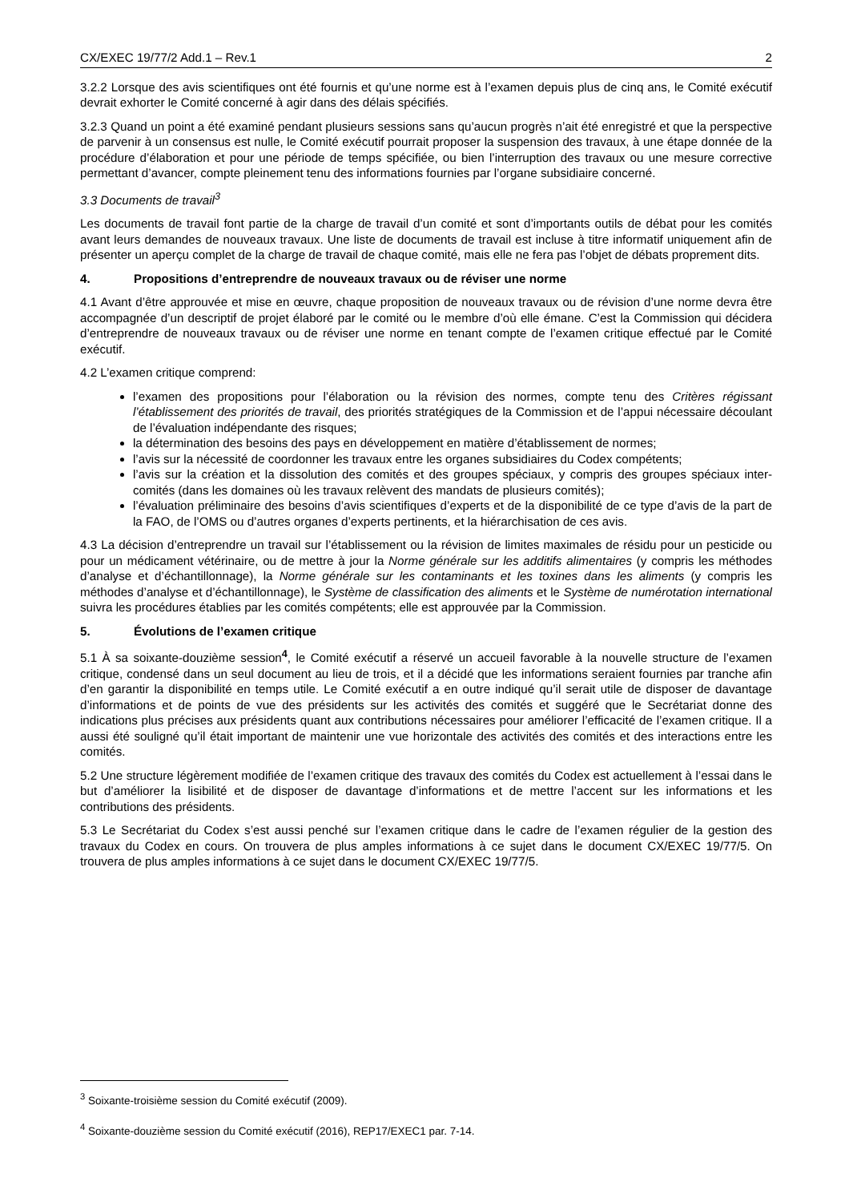CX/EXEC 19/77/2 Add.1 – Rev.1 2
3.2.2 Lorsque des avis scientifiques ont été fournis et qu’une norme est à l’examen depuis plus de cinq ans, le Comité exécutif devrait exhorter le Comité concerné à agir dans des délais spécifiés.
3.2.3 Quand un point a été examiné pendant plusieurs sessions sans qu’aucun progrès n’ait été enregistré et que la perspective de parvenir à un consensus est nulle, le Comité exécutif pourrait proposer la suspension des travaux, à une étape donnée de la procédure d’élaboration et pour une période de temps spécifiée, ou bien l’interruption des travaux ou une mesure corrective permettant d’avancer, compte pleinement tenu des informations fournies par l’organe subsidiaire concerné.
3.3 Documents de travail<sup>3</sup>
Les documents de travail font partie de la charge de travail d’un comité et sont d’importants outils de débat pour les comités avant leurs demandes de nouveaux travaux. Une liste de documents de travail est incluse à titre informatif uniquement afin de présenter un aperçu complet de la charge de travail de chaque comité, mais elle ne fera pas l’objet de débats proprement dits.
4. Propositions d’entreprendre de nouveaux travaux ou de réviser une norme
4.1 Avant d’être approuvée et mise en œuvre, chaque proposition de nouveaux travaux ou de révision d’une norme devra être accompagnée d’un descriptif de projet élaboré par le comité ou le membre d’où elle émane. C’est la Commission qui décidera d’entreprendre de nouveaux travaux ou de réviser une norme en tenant compte de l’examen critique effectué par le Comité exécutif.
4.2 L’examen critique comprend:
l’examen des propositions pour l’élaboration ou la révision des normes, compte tenu des Critères régissant l’établissement des priorités de travail, des priorités stratégiques de la Commission et de l’appui nécessaire découlant de l’évaluation indépendante des risques;
la détermination des besoins des pays en développement en matière d’établissement de normes;
l’avis sur la nécessité de coordonner les travaux entre les organes subsidiaires du Codex compétents;
l’avis sur la création et la dissolution des comités et des groupes spéciaux, y compris des groupes spéciaux inter-comités (dans les domaines où les travaux relèvent des mandats de plusieurs comités);
l’évaluation préliminaire des besoins d’avis scientifiques d’experts et de la disponibilité de ce type d’avis de la part de la FAO, de l’OMS ou d’autres organes d’experts pertinents, et la hiérarchisation de ces avis.
4.3 La décision d’entreprendre un travail sur l’établissement ou la révision de limites maximales de résidu pour un pesticide ou pour un médicament vétérinaire, ou de mettre à jour la Norme générale sur les additifs alimentaires (y compris les méthodes d’analyse et d’échantillonnage), la Norme générale sur les contaminants et les toxines dans les aliments (y compris les méthodes d’analyse et d’échantillonnage), le Système de classification des aliments et le Système de numérotation international suivra les procédures établies par les comités compétents; elle est approuvée par la Commission.
5. Évolutions de l’examen critique
5.1 À sa soixante-douzième session<sup>4</sup>, le Comité exécutif a réservé un accueil favorable à la nouvelle structure de l’examen critique, condensé dans un seul document au lieu de trois, et il a décidé que les informations seraient fournies par tranche afin d’en garantir la disponibilité en temps utile. Le Comité exécutif a en outre indiqué qu’il serait utile de disposer de davantage d’informations et de points de vue des présidents sur les activités des comités et suggéré que le Secrétariat donne des indications plus précises aux présidents quant aux contributions nécessaires pour améliorer l’efficacité de l’examen critique. Il a aussi été souligné qu’il était important de maintenir une vue horizontale des activités des comités et des interactions entre les comités.
5.2 Une structure légèrement modifiée de l’examen critique des travaux des comités du Codex est actuellement à l’essai dans le but d’améliorer la lisibilité et de disposer de davantage d’informations et de mettre l’accent sur les informations et les contributions des présidents.
5.3 Le Secrétariat du Codex s’est aussi penché sur l’examen critique dans le cadre de l’examen régulier de la gestion des travaux du Codex en cours. On trouvera de plus amples informations à ce sujet dans le document CX/EXEC 19/77/5. On trouvera de plus amples informations à ce sujet dans le document CX/EXEC 19/77/5.
<sup>3</sup> Soixante-troisième session du Comité exécutif (2009).
<sup>4</sup> Soixante-douzième session du Comité exécutif (2016), REP17/EXEC1 par. 7-14.